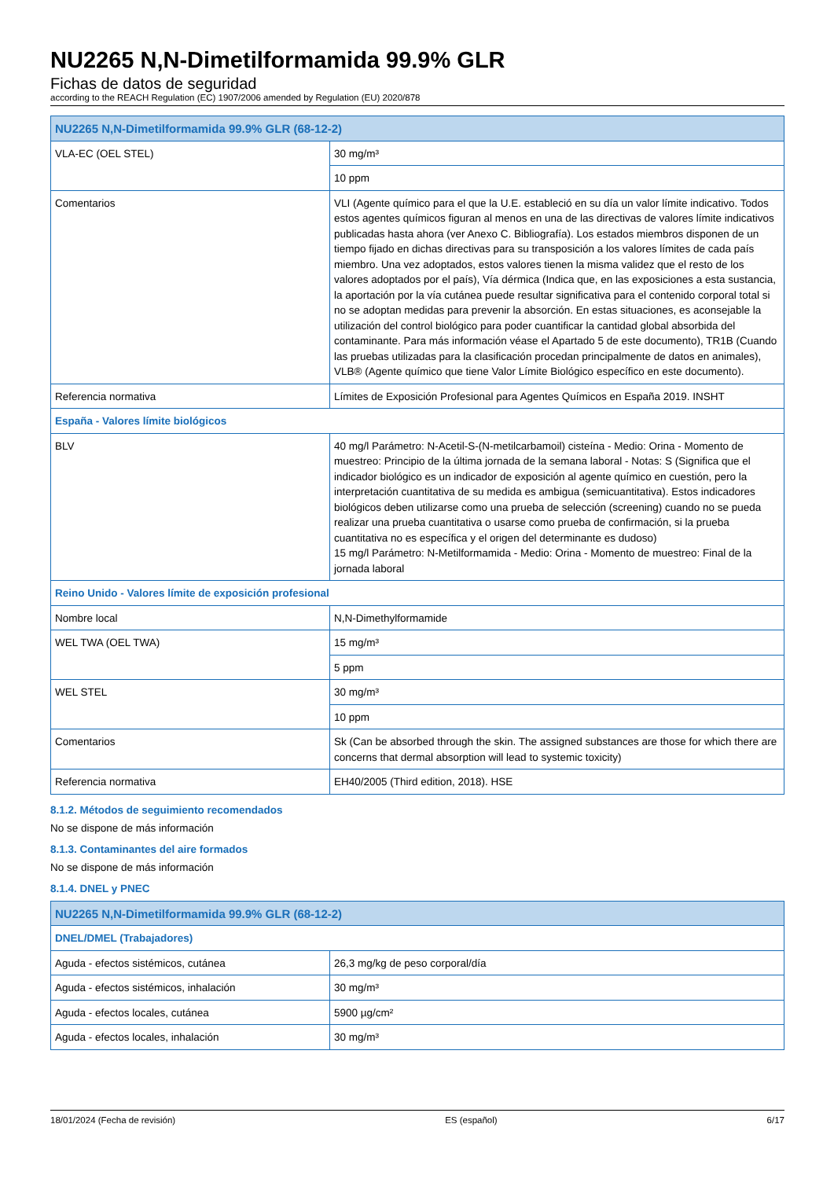NU2265 N,N-Dimetilformamida 99.9% GLR
Fichas de datos de seguridad
according to the REACH Regulation (EC) 1907/2006 amended by Regulation (EU) 2020/878
| NU2265 N,N-Dimetilformamida 99.9% GLR (68-12-2) | |
| --- | --- |
| VLA-EC (OEL STEL) | 30 mg/m³ |
| | 10 ppm |
| Comentarios | VLI (Agente químico para el que la U.E. estableció en su día un valor límite indicativo. Todos estos agentes químicos figuran al menos en una de las directivas de valores límite indicativos publicadas hasta ahora (ver Anexo C. Bibliografía). Los estados miembros disponen de un tiempo fijado en dichas directivas para su transposición a los valores límites de cada país miembro. Una vez adoptados, estos valores tienen la misma validez que el resto de los valores adoptados por el país), Vía dérmica (Indica que, en las exposiciones a esta sustancia, la aportación por la vía cutánea puede resultar significativa para el contenido corporal total si no se adoptan medidas para prevenir la absorción. En estas situaciones, es aconsejable la utilización del control biológico para poder cuantificar la cantidad global absorbida del contaminante. Para más información véase el Apartado 5 de este documento), TR1B (Cuando las pruebas utilizadas para la clasificación procedan principalmente de datos en animales), VLB® (Agente químico que tiene Valor Límite Biológico específico en este documento). |
| Referencia normativa | Límites de Exposición Profesional para Agentes Químicos en España 2019. INSHT |
| España - Valores límite biológicos | |
| BLV | 40 mg/l Parámetro: N-Acetil-S-(N-metilcarbamoil) cisteína - Medio: Orina - Momento de muestreo: Principio de la última jornada de la semana laboral - Notas: S (Significa que el indicador biológico es un indicador de exposición al agente químico en cuestión, pero la interpretación cuantitativa de su medida es ambigua (semicuantitativa). Estos indicadores biológicos deben utilizarse como una prueba de selección (screening) cuando no se pueda realizar una prueba cuantitativa o usarse como prueba de confirmación, si la prueba cuantitativa no es específica y el origen del determinante es dudoso) 15 mg/l Parámetro: N-Metilformamida - Medio: Orina - Momento de muestreo: Final de la jornada laboral |
| Reino Unido - Valores límite de exposición profesional | |
| Nombre local | N,N-Dimethylformamide |
| WEL TWA (OEL TWA) | 15 mg/m³ |
| | 5 ppm |
| WEL STEL | 30 mg/m³ |
| | 10 ppm |
| Comentarios | Sk (Can be absorbed through the skin. The assigned substances are those for which there are concerns that dermal absorption will lead to systemic toxicity) |
| Referencia normativa | EH40/2005 (Third edition, 2018). HSE |
8.1.2. Métodos de seguimiento recomendados
No se dispone de más información
8.1.3. Contaminantes del aire formados
No se dispone de más información
8.1.4. DNEL y PNEC
| NU2265 N,N-Dimetilformamida 99.9% GLR (68-12-2) | |
| --- | --- |
| DNEL/DMEL (Trabajadores) | |
| Aguda - efectos sistémicos, cutánea | 26,3 mg/kg de peso corporal/día |
| Aguda - efectos sistémicos, inhalación | 30 mg/m³ |
| Aguda - efectos locales, cutánea | 5900 µg/cm² |
| Aguda - efectos locales, inhalación | 30 mg/m³ |
18/01/2024 (Fecha de revisión) ES (español) 6/17